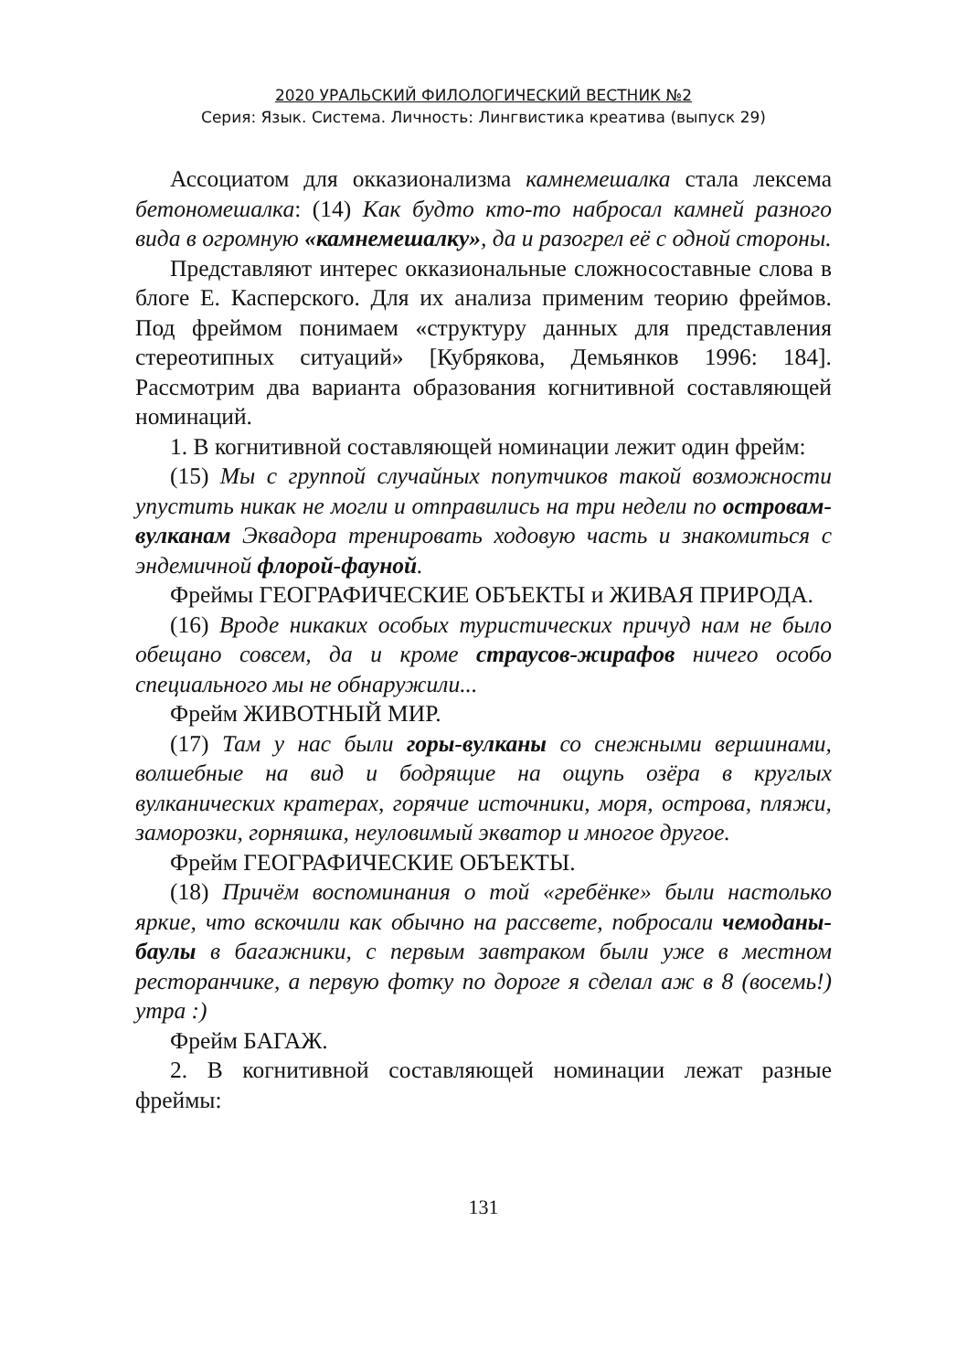2020 УРАЛЬСКИЙ ФИЛОЛОГИЧЕСКИЙ ВЕСТНИК №2
Серия: Язык. Система. Личность: Лингвистика креатива (выпуск 29)
Ассоциатом для окказионализма камнемешалка стала лексема бетономешалка: (14) Как будто кто-то набросал камней разного вида в огромную «камнемешалку», да и разогрел её с одной стороны.
Представляют интерес окказиональные сложносоставные слова в блоге Е. Касперского. Для их анализа применим теорию фреймов. Под фреймом понимаем «структуру данных для представления стереотипных ситуаций» [Кубрякова, Демьянков 1996: 184]. Рассмотрим два варианта образования когнитивной составляющей номинаций.
1. В когнитивной составляющей номинации лежит один фрейм:
(15) Мы с группой случайных попутчиков такой возможности упустить никак не могли и отправились на три недели по островам-вулканам Эквадора тренировать ходовую часть и знакомиться с эндемичной флорой-фауной.
Фреймы ГЕОГРАФИЧЕСКИЕ ОБЪЕКТЫ и ЖИВАЯ ПРИРОДА.
(16) Вроде никаких особых туристических причуд нам не было обещано совсем, да и кроме страусов-жирафов ничего особо специального мы не обнаружили...
Фрейм ЖИВОТНЫЙ МИР.
(17) Там у нас были горы-вулканы со снежными вершинами, волшебные на вид и бодрящие на ощупь озёра в круглых вулканических кратерах, горячие источники, моря, острова, пляжи, заморозки, горняшка, неуловимый экватор и многое другое.
Фрейм ГЕОГРАФИЧЕСКИЕ ОБЪЕКТЫ.
(18) Причём воспоминания о той «гребёнке» были настолько яркие, что вскочили как обычно на рассвете, побросали чемоданы-баулы в багажники, с первым завтраком были уже в местном ресторанчике, а первую фотку по дороге я сделал аж в 8 (восемь!) утра :)
Фрейм БАГАЖ.
2. В когнитивной составляющей номинации лежат разные фреймы:
131